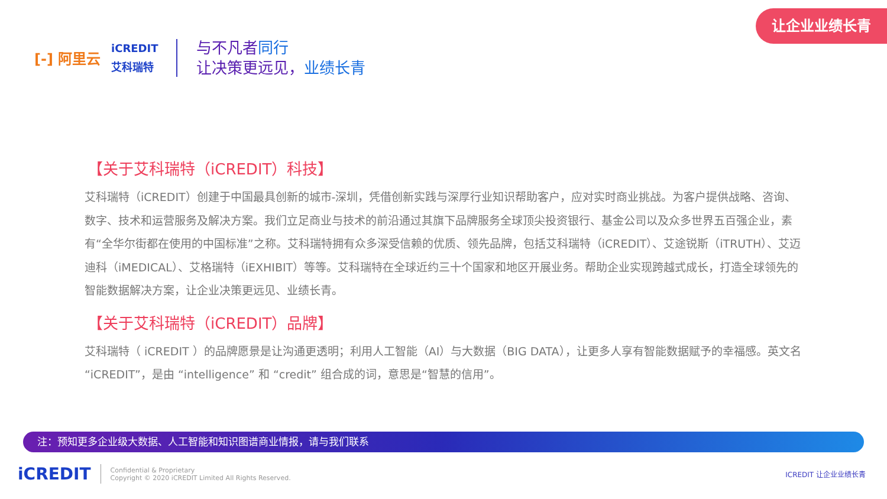让企业业绩长青
[-] 阿里云
iCREDIT
艾科瑞特
与不凡者同行
让决策更远见，业绩长青
【关于艾科瑞特（iCREDIT）科技】
艾科瑞特（iCREDIT）创建于中国最具创新的城市-深圳，凭借创新实践与深厚行业知识帮助客户，应对实时商业挑战。为客户提供战略、咨询、数字、技术和运营服务及解决方案。我们立足商业与技术的前沿通过其旗下品牌服务全球顶尖投资银行、基金公司以及众多世界五百强企业，素有“全华尔街都在使用的中国标准”之称。艾科瑞特拥有众多深受信赖的优质、领先品牌，包括艾科瑞特（iCREDIT）、艾途锐斯（iTRUTH）、艾迈迪科（iMEDICAL）、艾格瑞特（iEXHIBIT）等等。艾科瑞特在全球近约三十个国家和地区开展业务。帮助企业实现跨越式成长，打造全球领先的智能数据解决方案，让企业决策更远见、业绩长青。
【关于艾科瑞特（iCREDIT）品牌】
艾科瑞特（ iCREDIT ）的品牌愿景是让沟通更透明；利用人工智能（AI）与大数据（BIG DATA），让更多人享有智能数据赋予的幸福感。英文名 “iCREDIT”，是由 “intelligence” 和 “credit” 组合成的词，意思是“智慧的信用”。
注：预知更多企业级大数据、人工智能和知识图谱商业情报，请与我们联系
iCREDIT
Confidential & Proprietary
Copyright © 2020 iCREDIT Limited All Rights Reserved.
ICREDIT 让企业业绩长青